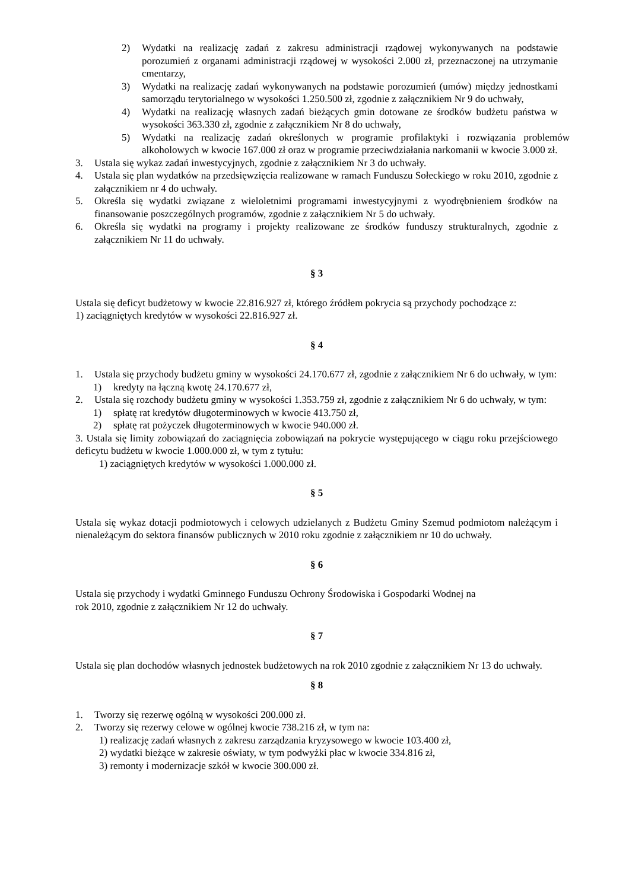2) Wydatki na realizację zadań z zakresu administracji rządowej wykonywanych na podstawie porozumień z organami administracji rządowej w wysokości 2.000 zł, przeznaczonej na utrzymanie cmentarzy,
3) Wydatki na realizację zadań wykonywanych na podstawie porozumień (umów) między jednostkami samorządu terytorialnego w wysokości 1.250.500 zł, zgodnie z załącznikiem Nr 9 do uchwały,
4) Wydatki na realizację własnych zadań bieżących gmin dotowane ze środków budżetu państwa w wysokości 363.330 zł, zgodnie z załącznikiem Nr 8 do uchwały,
5) Wydatki na realizację zadań określonych w programie profilaktyki i rozwiązania problemów alkoholowych w kwocie 167.000 zł oraz w programie przeciwdziałania narkomanii w kwocie 3.000 zł.
3. Ustala się wykaz zadań inwestycyjnych, zgodnie z załącznikiem Nr 3 do uchwały.
4. Ustala się plan wydatków na przedsięwzięcia realizowane w ramach Funduszu Sołeckiego w roku 2010, zgodnie z załącznikiem nr 4 do uchwały.
5. Określa się wydatki związane z wieloletnimi programami inwestycyjnymi z wyodrębnieniem środków na finansowanie poszczególnych programów, zgodnie z załącznikiem Nr 5 do uchwały.
6. Określa się wydatki na programy i projekty realizowane ze środków funduszy strukturalnych, zgodnie z załącznikiem Nr 11 do uchwały.
§ 3
Ustala się deficyt budżetowy w kwocie 22.816.927 zł, którego źródłem pokrycia są przychody pochodzące z:
1) zaciągniętych kredytów w wysokości 22.816.927 zł.
§ 4
1. Ustala się przychody budżetu gminy w wysokości 24.170.677 zł, zgodnie z załącznikiem Nr 6 do uchwały, w tym:
1) kredyty na łączną kwotę 24.170.677 zł,
2. Ustala się rozchody budżetu gminy w wysokości 1.353.759 zł, zgodnie z załącznikiem Nr 6 do uchwały, w tym:
1) spłatę rat kredytów długoterminowych w kwocie 413.750 zł,
2) spłatę rat pożyczek długoterminowych w kwocie 940.000 zł.
3. Ustala się limity zobowiązań do zaciągnięcia zobowiązań na pokrycie występującego w ciągu roku przejściowego deficytu budżetu w kwocie 1.000.000 zł, w tym z tytułu:
1) zaciągniętych kredytów w wysokości 1.000.000 zł.
§ 5
Ustala się wykaz dotacji podmiotowych i celowych udzielanych z Budżetu Gminy Szemud podmiotom należącym i nienależącym do sektora finansów publicznych w 2010 roku zgodnie z załącznikiem nr 10 do uchwały.
§ 6
Ustala się przychody i wydatki Gminnego Funduszu Ochrony Środowiska i Gospodarki Wodnej na
rok 2010, zgodnie z załącznikiem Nr 12 do uchwały.
§ 7
Ustala się plan dochodów własnych jednostek budżetowych na rok 2010 zgodnie z załącznikiem Nr 13 do uchwały.
§ 8
1. Tworzy się rezerwę ogólną w wysokości 200.000 zł.
2. Tworzy się rezerwy celowe w ogólnej kwocie 738.216 zł, w tym na:
1) realizację zadań własnych z zakresu zarządzania kryzysowego w kwocie 103.400 zł,
2) wydatki bieżące w zakresie oświaty, w tym podwyżki płac w kwocie 334.816 zł,
3) remonty i modernizacje szkół w kwocie 300.000 zł.